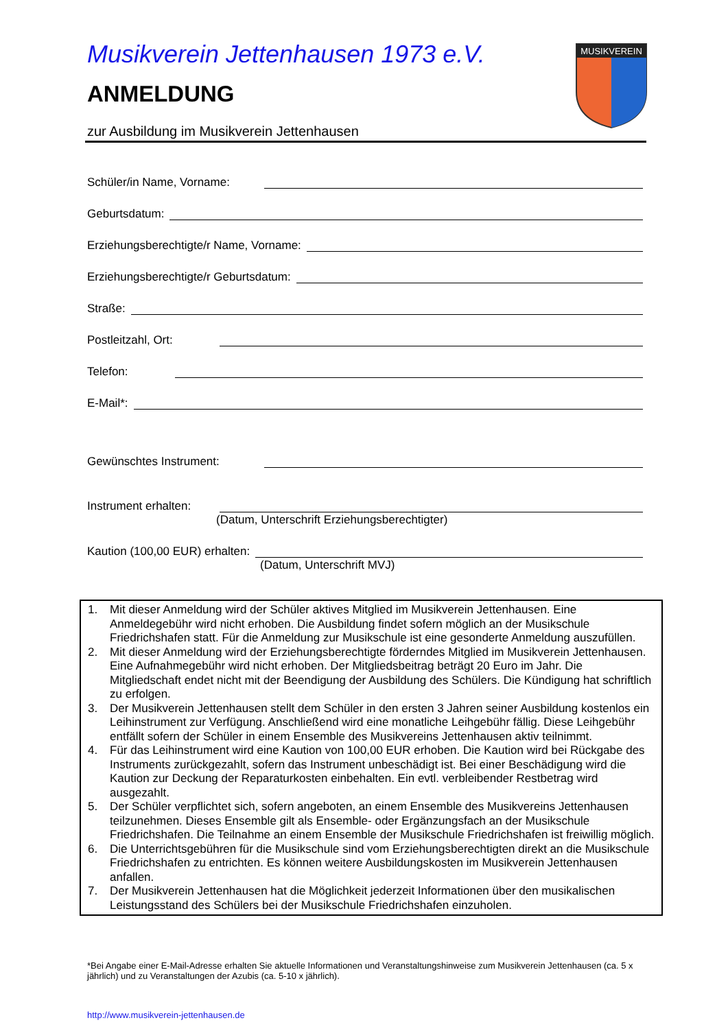MUSIKVEREIN
Musikverein Jettenhausen 1973 e.V.
ANMELDUNG
zur Ausbildung im Musikverein Jettenhausen
Schüler/in Name, Vorname:
Geburtsdatum:
Erziehungsberechtigte/r Name, Vorname:
Erziehungsberechtigte/r Geburtsdatum:
Straße:
Postleitzahl, Ort:
Telefon:
E-Mail*:
Gewünschtes Instrument:
Instrument erhalten:
(Datum, Unterschrift Erziehungsberechtigter)
Kaution (100,00 EUR) erhalten:
(Datum, Unterschrift MVJ)
1. Mit dieser Anmeldung wird der Schüler aktives Mitglied im Musikverein Jettenhausen. Eine Anmeldegebühr wird nicht erhoben. Die Ausbildung findet sofern möglich an der Musikschule Friedrichshafen statt. Für die Anmeldung zur Musikschule ist eine gesonderte Anmeldung auszufüllen.
2. Mit dieser Anmeldung wird der Erziehungsberechtigte förderndes Mitglied im Musikverein Jettenhausen. Eine Aufnahmegebühr wird nicht erhoben. Der Mitgliedsbeitrag beträgt 20 Euro im Jahr. Die Mitgliedschaft endet nicht mit der Beendigung der Ausbildung des Schülers. Die Kündigung hat schriftlich zu erfolgen.
3. Der Musikverein Jettenhausen stellt dem Schüler in den ersten 3 Jahren seiner Ausbildung kostenlos ein Leihinstrument zur Verfügung. Anschließend wird eine monatliche Leihgebühr fällig. Diese Leihgebühr entfällt sofern der Schüler in einem Ensemble des Musikvereins Jettenhausen aktiv teilnimmt.
4. Für das Leihinstrument wird eine Kaution von 100,00 EUR erhoben. Die Kaution wird bei Rückgabe des Instruments zurückgezahlt, sofern das Instrument unbeschädigt ist. Bei einer Beschädigung wird die Kaution zur Deckung der Reparaturkosten einbehalten. Ein evtl. verbleibender Restbetrag wird ausgezahlt.
5. Der Schüler verpflichtet sich, sofern angeboten, an einem Ensemble des Musikvereins Jettenhausen teilzunehmen. Dieses Ensemble gilt als Ensemble- oder Ergänzungsfach an der Musikschule Friedrichshafen. Die Teilnahme an einem Ensemble der Musikschule Friedrichshafen ist freiwillig möglich.
6. Die Unterrichtsgebühren für die Musikschule sind vom Erziehungsberechtigten direkt an die Musikschule Friedrichshafen zu entrichten. Es können weitere Ausbildungskosten im Musikverein Jettenhausen anfallen.
7. Der Musikverein Jettenhausen hat die Möglichkeit jederzeit Informationen über den musikalischen Leistungsstand des Schülers bei der Musikschule Friedrichshafen einzuholen.
*Bei Angabe einer E-Mail-Adresse erhalten Sie aktuelle Informationen und Veranstaltungshinweise zum Musikverein Jettenhausen (ca. 5 x jährlich) und zu Veranstaltungen der Azubis (ca. 5-10 x jährlich).
http://www.musikverein-jettenhausen.de